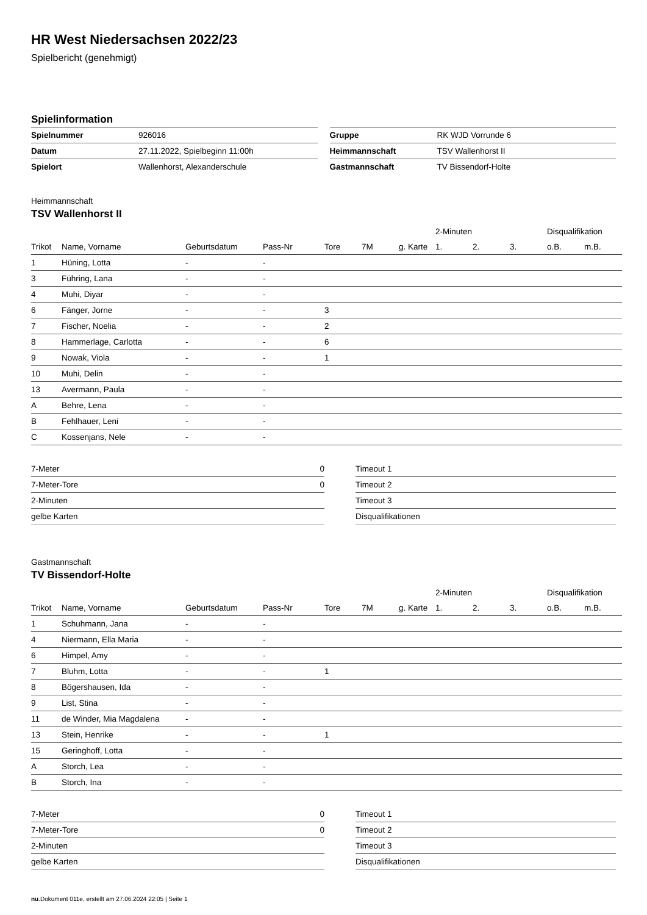HR West Niedersachsen 2022/23
Spielbericht (genehmigt)
Spielinformation
| Spielnummer | 926016 |
| Datum | 27.11.2022, Spielbeginn 11:00h |
| Spielort | Wallenhorst, Alexanderschule |
| Gruppe | RK WJD Vorrunde 6 |
| Heimmannschaft | TSV Wallenhorst II |
| Gastmannschaft | TV Bissendorf-Holte |
Heimmannschaft
TSV Wallenhorst II
| | | | | | | | 2-Minuten | | | Disqualifikation | |
| --- | --- | --- | --- | --- | --- | --- | --- | --- | --- | --- | --- |
| Trikot | Name, Vorname | Geburtsdatum | Pass-Nr | Tore | 7M | g. Karte | 1. | 2. | 3. | o.B. | m.B. |
| 1 | Hüning, Lotta | - | - | | | | | | | | |
| 3 | Führing, Lana | - | - | | | | | | | | |
| 4 | Muhi, Diyar | - | - | | | | | | | | |
| 6 | Fänger, Jorne | - | - | 3 | | | | | | | |
| 7 | Fischer, Noelia | - | - | 2 | | | | | | | |
| 8 | Hammerlage, Carlotta | - | - | 6 | | | | | | | |
| 9 | Nowak, Viola | - | - | 1 | | | | | | | |
| 10 | Muhi, Delin | - | - | | | | | | | | |
| 13 | Avermann, Paula | - | - | | | | | | | | |
| A | Behre, Lena | - | - | | | | | | | | |
| B | Fehlhauer, Leni | - | - | | | | | | | | |
| C | Kossenjans, Nele | - | - | | | | | | | | |
| 7-Meter | 0 |
| 7-Meter-Tore | 0 |
| 2-Minuten | |
| gelbe Karten | |
| Timeout 1 |
| Timeout 2 |
| Timeout 3 |
| Disqualifikationen |
Gastmannschaft
TV Bissendorf-Holte
| | | | | | | | 2-Minuten | | | Disqualifikation | |
| --- | --- | --- | --- | --- | --- | --- | --- | --- | --- | --- | --- |
| Trikot | Name, Vorname | Geburtsdatum | Pass-Nr | Tore | 7M | g. Karte | 1. | 2. | 3. | o.B. | m.B. |
| 1 | Schuhmann, Jana | - | - | | | | | | | | |
| 4 | Niermann, Ella Maria | - | - | | | | | | | | |
| 6 | Himpel, Amy | - | - | | | | | | | | |
| 7 | Bluhm, Lotta | - | - | 1 | | | | | | | |
| 8 | Bögershausen, Ida | - | - | | | | | | | | |
| 9 | List, Stina | - | - | | | | | | | | |
| 11 | de Winder, Mia Magdalena | - | - | | | | | | | | |
| 13 | Stein, Henrike | - | - | 1 | | | | | | | |
| 15 | Geringhoff, Lotta | - | - | | | | | | | | |
| A | Storch, Lea | - | - | | | | | | | | |
| B | Storch, Ina | - | - | | | | | | | | |
| 7-Meter | 0 |
| 7-Meter-Tore | 0 |
| 2-Minuten | |
| gelbe Karten | |
| Timeout 1 |
| Timeout 2 |
| Timeout 3 |
| Disqualifikationen |
nu.Dokument 011e, erstellt am 27.06.2024 22:05 | Seite 1